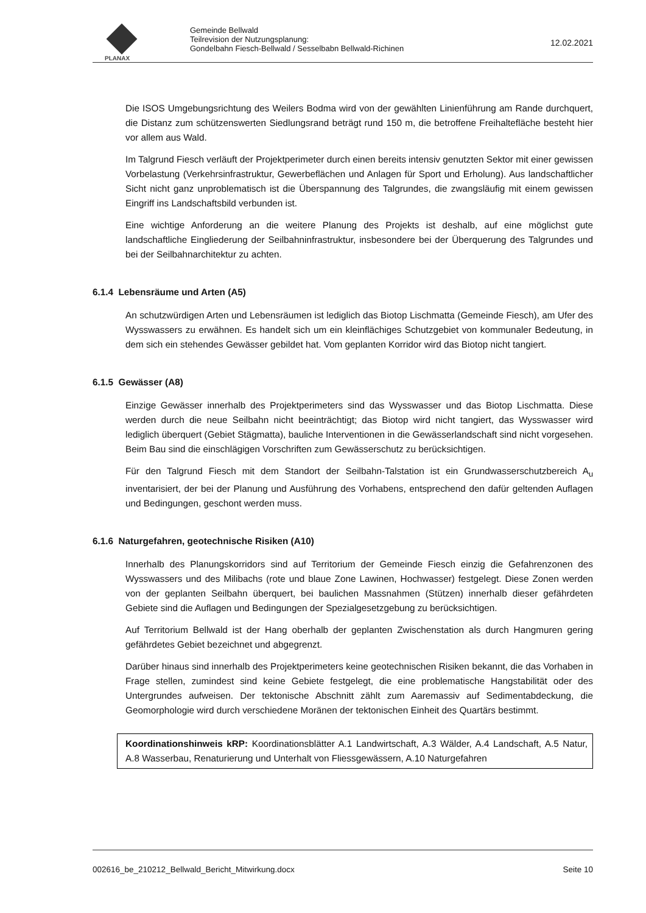PLANAX
Gemeinde Bellwald
Teilrevision der Nutzungsplanung:
Gondelbahn Fiesch-Bellwald / Sesselbabn Bellwald-Richinen
12.02.2021
Die ISOS Umgebungsrichtung des Weilers Bodma wird von der gewählten Linienführung am Rande durchquert, die Distanz zum schützenswerten Siedlungsrand beträgt rund 150 m, die betroffene Freihaltefläche besteht hier vor allem aus Wald.
Im Talgrund Fiesch verläuft der Projektperimeter durch einen bereits intensiv genutzten Sektor mit einer gewissen Vorbelastung (Verkehrsinfrastruktur, Gewerbeflächen und Anlagen für Sport und Erholung). Aus landschaftlicher Sicht nicht ganz unproblematisch ist die Überspannung des Talgrundes, die zwangsläufig mit einem gewissen Eingriff ins Landschaftsbild verbunden ist.
Eine wichtige Anforderung an die weitere Planung des Projekts ist deshalb, auf eine möglichst gute landschaftliche Eingliederung der Seilbahninfrastruktur, insbesondere bei der Überquerung des Talgrundes und bei der Seilbahnarchitektur zu achten.
6.1.4 Lebensräume und Arten (A5)
An schutzwürdigen Arten und Lebensräumen ist lediglich das Biotop Lischmatta (Gemeinde Fiesch), am Ufer des Wysswassers zu erwähnen. Es handelt sich um ein kleinflächiges Schutzgebiet von kommunaler Bedeutung, in dem sich ein stehendes Gewässer gebildet hat. Vom geplanten Korridor wird das Biotop nicht tangiert.
6.1.5 Gewässer (A8)
Einzige Gewässer innerhalb des Projektperimeters sind das Wysswasser und das Biotop Lischmatta. Diese werden durch die neue Seilbahn nicht beeinträchtigt; das Biotop wird nicht tangiert, das Wysswasser wird lediglich überquert (Gebiet Stägmatta), bauliche Interventionen in die Gewässerlandschaft sind nicht vorgesehen. Beim Bau sind die einschlägigen Vorschriften zum Gewässerschutz zu berücksichtigen.
Für den Talgrund Fiesch mit dem Standort der Seilbahn-Talstation ist ein Grundwasserschutzbereich A<sub>u</sub> inventarisiert, der bei der Planung und Ausführung des Vorhabens, entsprechend den dafür geltenden Auflagen und Bedingungen, geschont werden muss.
6.1.6 Naturgefahren, geotechnische Risiken (A10)
Innerhalb des Planungskorridors sind auf Territorium der Gemeinde Fiesch einzig die Gefahrenzonen des Wysswassers und des Milibachs (rote und blaue Zone Lawinen, Hochwasser) festgelegt. Diese Zonen werden von der geplanten Seilbahn überquert, bei baulichen Massnahmen (Stützen) innerhalb dieser gefährdeten Gebiete sind die Auflagen und Bedingungen der Spezialgesetzgebung zu berücksichtigen.
Auf Territorium Bellwald ist der Hang oberhalb der geplanten Zwischenstation als durch Hangmuren gering gefährdetes Gebiet bezeichnet und abgegrenzt.
Darüber hinaus sind innerhalb des Projektperimeters keine geotechnischen Risiken bekannt, die das Vorhaben in Frage stellen, zumindest sind keine Gebiete festgelegt, die eine problematische Hangstabilität oder des Untergrundes aufweisen. Der tektonische Abschnitt zählt zum Aaremassiv auf Sedimentabdeckung, die Geomorphologie wird durch verschiedene Moränen der tektonischen Einheit des Quartärs bestimmt.
Koordinationshinweis kRP: Koordinationsblätter A.1 Landwirtschaft, A.3 Wälder, A.4 Landschaft, A.5 Natur, A.8 Wasserbau, Renaturierung und Unterhalt von Fliessgewässern, A.10 Naturgefahren
002616_be_210212_Bellwald_Bericht_Mitwirkung.docx Seite 10